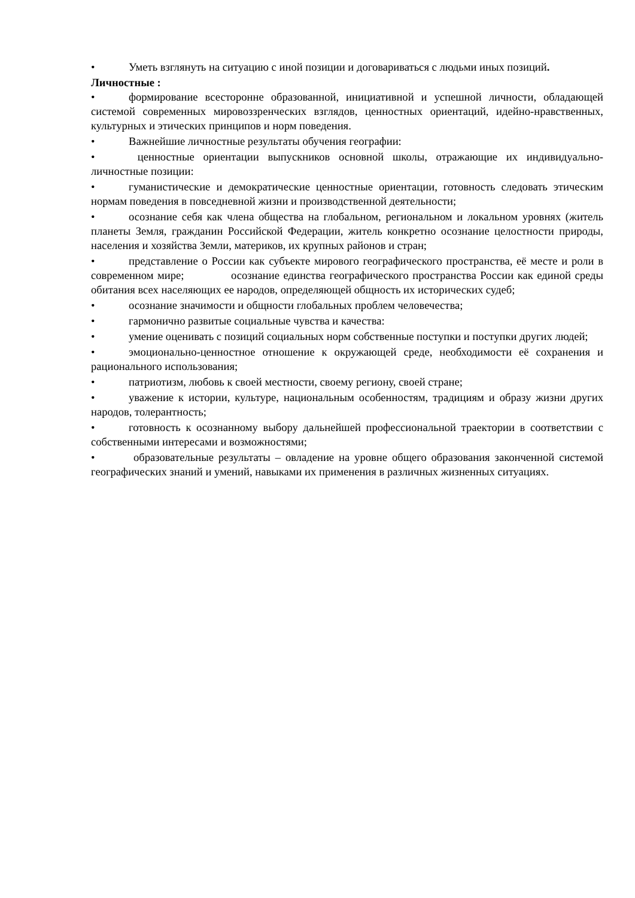• Уметь взглянуть на ситуацию с иной позиции и договариваться с людьми иных позиций.
Личностные :
• формирование всесторонне образованной, инициативной и успешной личности, обладающей системой современных мировоззренческих взглядов, ценностных ориентаций, идейно-нравственных, культурных и этических принципов и норм поведения.
• Важнейшие личностные результаты обучения географии:
• ценностные ориентации выпускников основной школы, отражающие их индивидуально-личностные позиции:
• гуманистические и демократические ценностные ориентации, готовность следовать этическим нормам поведения в повседневной жизни и производственной деятельности;
• осознание себя как члена общества на глобальном, региональном и локальном уровнях (житель планеты Земля, гражданин Российской Федерации, житель конкретно осознание целостности природы, населения и хозяйства Земли, материков, их крупных районов и стран;
• представление о России как субъекте мирового географического пространства, её месте и роли в современном мире; осознание единства географического пространства России как единой среды обитания всех населяющих ее народов, определяющей общность их исторических судеб;
• осознание значимости и общности глобальных проблем человечества;
• гармонично развитые социальные чувства и качества:
• умение оценивать с позиций социальных норм собственные поступки и поступки других людей;
• эмоционально-ценностное отношение к окружающей среде, необходимости её сохранения и рационального использования;
• патриотизм, любовь к своей местности, своему региону, своей стране;
• уважение к истории, культуре, национальным особенностям, традициям и образу жизни других народов, толерантность;
• готовность к осознанному выбору дальнейшей профессиональной траектории в соответствии с собственными интересами и возможностями;
• образовательные результаты – овладение на уровне общего образования законченной системой географических знаний и умений, навыками их применения в различных жизненных ситуациях.